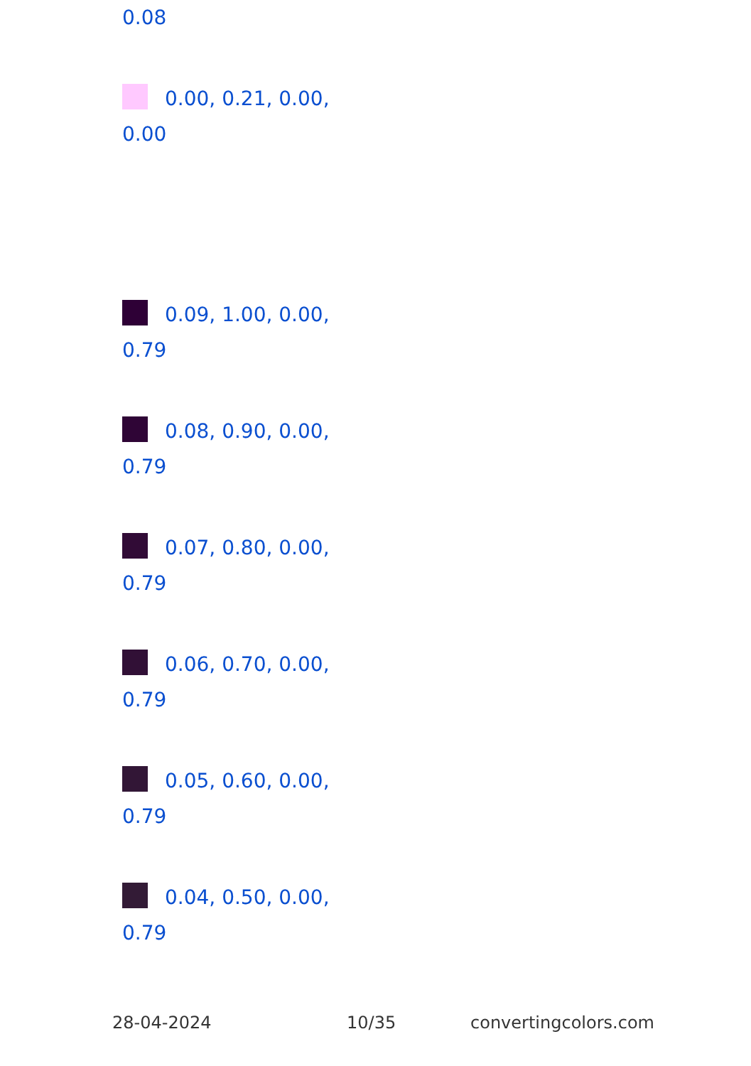0.08
0.00, 0.21, 0.00, 0.00
0.09, 1.00, 0.00, 0.79
0.08, 0.90, 0.00, 0.79
0.07, 0.80, 0.00, 0.79
0.06, 0.70, 0.00, 0.79
0.05, 0.60, 0.00, 0.79
0.04, 0.50, 0.00, 0.79
28-04-2024 10/35 convertingcolors.com